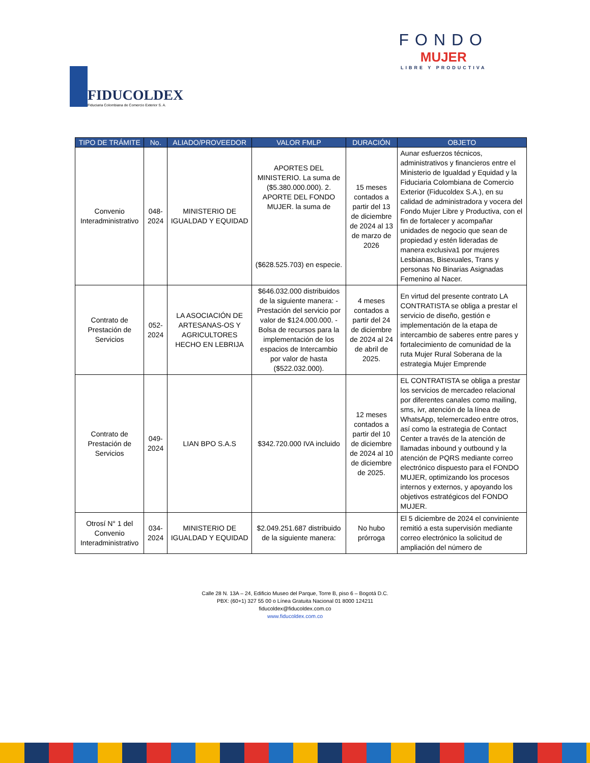FIDUCOLDEX
Fiduciaria Colombiana de Comercio Exterior S. A.
FONDO
MUJER
LIBRE Y PRODUCTIVA
| TIPO DE TRÁMITE | No. | ALIADO/PROVEEDOR | VALOR FMLP | DURACIÓN | OBJETO |
| --- | --- | --- | --- | --- | --- |
| Convenio Interadministrativo | 048-2024 | MINISTERIO DE IGUALDAD Y EQUIDAD | APORTES DEL MINISTERIO. La suma de ($5.380.000.000). 2. APORTE DEL FONDO MUJER. la suma de ($628.525.703) en especie. | 15 meses contados a partir del 13 de diciembre de 2024 al 13 de marzo de 2026 | Aunar esfuerzos técnicos, administrativos y financieros entre el Ministerio de Igualdad y Equidad y la Fiduciaria Colombiana de Comercio Exterior (Fiducoldex S.A.), en su calidad de administradora y vocera del Fondo Mujer Libre y Productiva, con el fin de fortalecer y acompañar unidades de negocio que sean de propiedad y estén lideradas de manera exclusiva1 por mujeres Lesbianas, Bisexuales, Trans y personas No Binarias Asignadas Femenino al Nacer. |
| Contrato de Prestación de Servicios | 052-2024 | LA ASOCIACIÓN DE ARTESANAS-OS Y AGRICULTORES HECHO EN LEBRIJA | $646.032.000 distribuidos de la siguiente manera: -Prestación del servicio por valor de $124.000.000. -Bolsa de recursos para la implementación de los espacios de Intercambio por valor de hasta ($522.032.000). | 4 meses contados a partir del 24 de diciembre de 2024 al 24 de abril de 2025. | En virtud del presente contrato LA CONTRATISTA se obliga a prestar el servicio de diseño, gestión e implementación de la etapa de intercambio de saberes entre pares y fortalecimiento de comunidad de la ruta Mujer Rural Soberana de la estrategia Mujer Emprende |
| Contrato de Prestación de Servicios | 049-2024 | LIAN BPO S.A.S | $342.720.000 IVA incluido | 12 meses contados a partir del 10 de diciembre de 2024 al 10 de diciembre de 2025. | EL CONTRATISTA se obliga a prestar los servicios de mercadeo relacional por diferentes canales como mailing, sms, ivr, atención de la línea de WhatsApp, telemercadeo entre otros, así como la estrategia de Contact Center a través de la atención de llamadas inbound y outbound y la atención de PQRS mediante correo electrónico dispuesto para el FONDO MUJER, optimizando los procesos internos y externos, y apoyando los objetivos estratégicos del FONDO MUJER. |
| Otrosí N° 1 del Convenio Interadministrativo | 034-2024 | MINISTERIO DE IGUALDAD Y EQUIDAD | $2.049.251.687 distribuido de la siguiente manera: | No hubo prórroga | El 5 diciembre de 2024 el conviniente remitió a esta supervisión mediante correo electrónico la solicitud de ampliación del número de |
Calle 28 N. 13A – 24, Edificio Museo del Parque, Torre B, piso 6 – Bogotá D.C.
PBX: (60+1) 327 55 00 o Línea Gratuita Nacional 01 8000 124211
fiducoldex@fiducoldex.com.co
www.fiducoldex.com.co